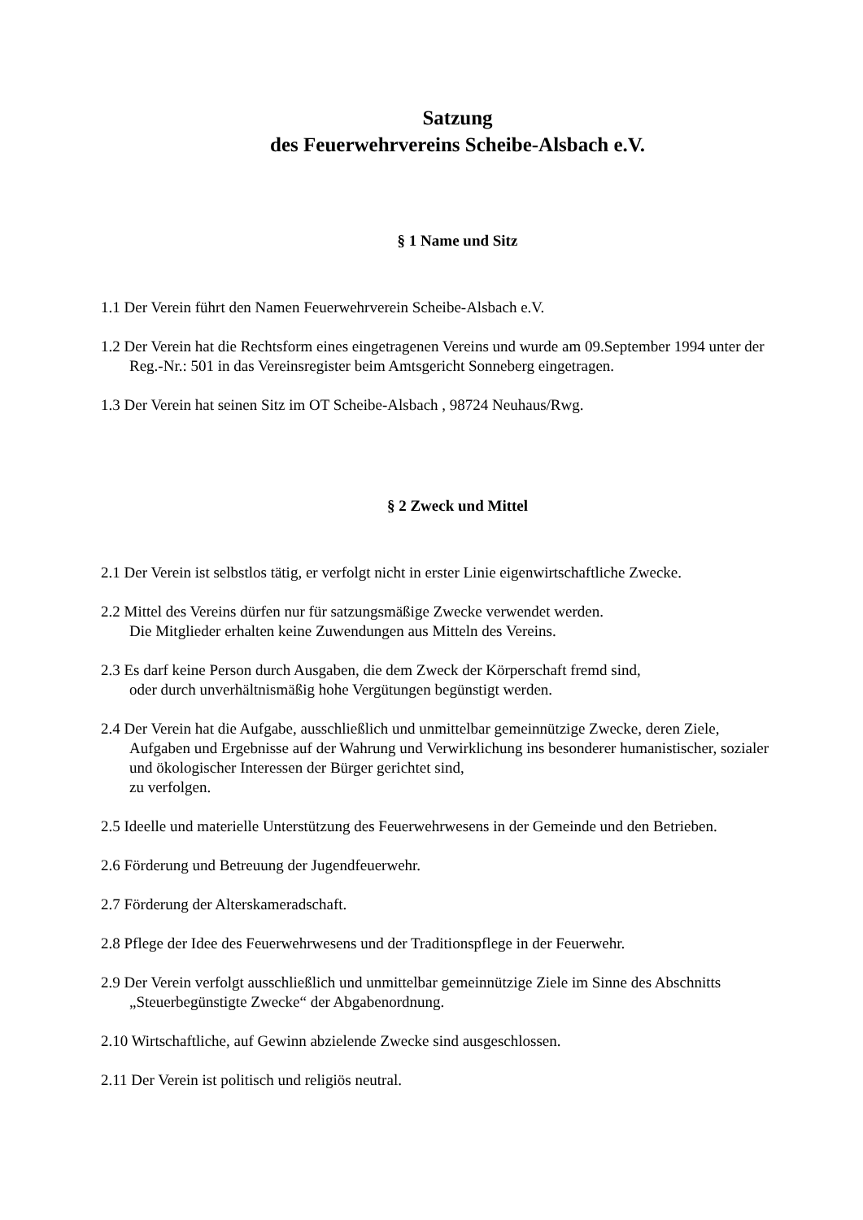Satzung
des Feuerwehrvereins Scheibe-Alsbach e.V.
§ 1 Name und Sitz
1.1 Der Verein führt den Namen Feuerwehrverein Scheibe-Alsbach e.V.
1.2 Der Verein hat die Rechtsform eines eingetragenen Vereins und wurde am 09.September 1994 unter der Reg.-Nr.: 501 in das Vereinsregister beim Amtsgericht Sonneberg eingetragen.
1.3 Der Verein hat seinen Sitz im OT Scheibe-Alsbach , 98724 Neuhaus/Rwg.
§ 2 Zweck und Mittel
2.1 Der Verein ist selbstlos tätig, er verfolgt nicht in erster Linie eigenwirtschaftliche Zwecke.
2.2 Mittel des Vereins dürfen nur für satzungsmäßige Zwecke verwendet werden.
Die Mitglieder erhalten keine Zuwendungen aus Mitteln des Vereins.
2.3 Es darf keine Person durch Ausgaben, die dem Zweck der Körperschaft fremd sind,
oder durch unverhältnismäßig hohe Vergütungen begünstigt werden.
2.4 Der Verein hat die Aufgabe, ausschließlich und unmittelbar gemeinnützige Zwecke, deren Ziele, Aufgaben und Ergebnisse auf der Wahrung und Verwirklichung ins besonderer humanistischer, sozialer und ökologischer Interessen der Bürger gerichtet sind,
zu verfolgen.
2.5 Ideelle und materielle Unterstützung des Feuerwehrwesens in der Gemeinde und den Betrieben.
2.6 Förderung und Betreuung der Jugendfeuerwehr.
2.7 Förderung der Alterskameradschaft.
2.8 Pflege der Idee des Feuerwehrwesens und der Traditionspflege in der Feuerwehr.
2.9 Der Verein verfolgt ausschließlich und unmittelbar gemeinnützige Ziele im Sinne des Abschnitts „Steuerbegünstigte Zwecke“ der Abgabenordnung.
2.10 Wirtschaftliche, auf Gewinn abzielende Zwecke sind ausgeschlossen.
2.11 Der Verein ist politisch und religiös neutral.